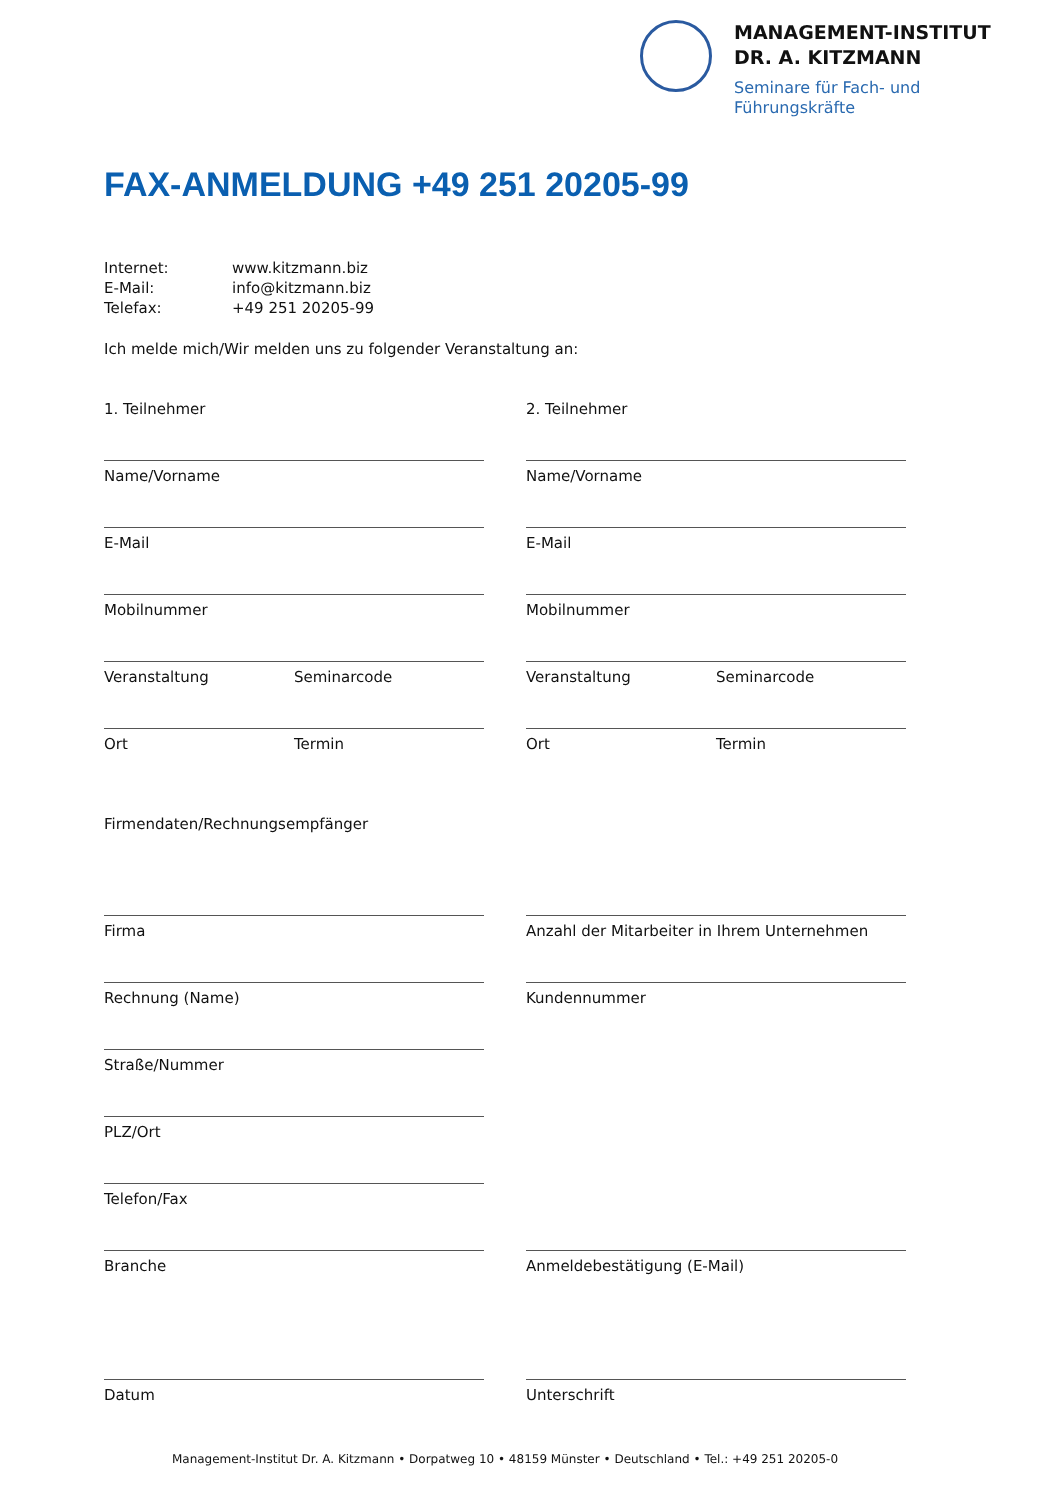MANAGEMENT-INSTITUT
DR. A. KITZMANN
Seminare für Fach- und
Führungskräfte
FAX-ANMELDUNG +49 251 20205-99
| Internet: | www.kitzmann.biz |
| E-Mail: | info@kitzmann.biz |
| Telefax: | +49 251 20205-99 |
Ich melde mich/Wir melden uns zu folgender Veranstaltung an:
1. Teilnehmer
2. Teilnehmer
Name/Vorname
Name/Vorname
E-Mail
E-Mail
Mobilnummer
Mobilnummer
Veranstaltung Seminarcode
Veranstaltung Seminarcode
Ort Termin
Ort Termin
Firmendaten/Rechnungsempfänger
Firma
Anzahl der Mitarbeiter in Ihrem Unternehmen
Rechnung (Name)
Kundennummer
Straße/Nummer
PLZ/Ort
Telefon/Fax
Branche
Anmeldebestätigung (E-Mail)
Datum
Unterschrift
Management-Institut Dr. A. Kitzmann • Dorpatweg 10 • 48159 Münster • Deutschland • Tel.: +49 251 20205-0